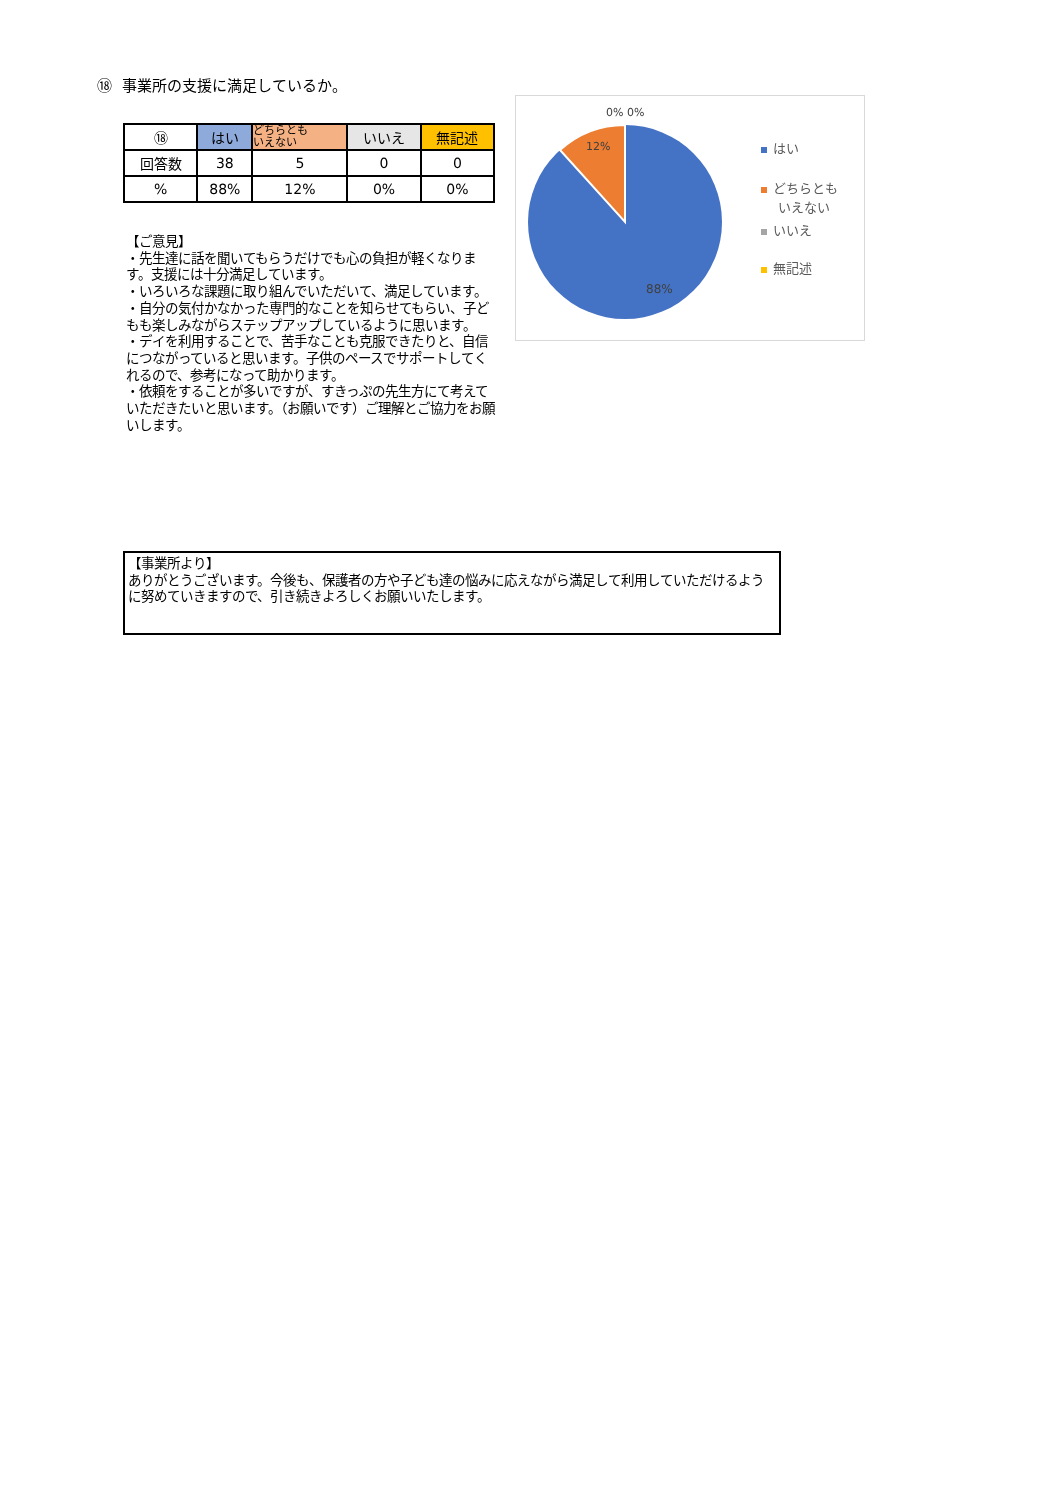⑱ 事業所の支援に満足しているか。
| ⑱ | はい | どちらとも いえない | いいえ | 無記述 |
| --- | --- | --- | --- | --- |
| 回答数 | 38 | 5 | 0 | 0 |
| % | 88% | 12% | 0% | 0% |
【ご意見】
・先生達に話を聞いてもらうだけでも心の負担が軽くなります。支援には十分満足しています。
・いろいろな課題に取り組んでいただいて、満足しています。
・自分の気付かなかった専門的なことを知らせてもらい、子どもも楽しみながらステップアップしているように思います。
・デイを利用することで、苦手なことも克服できたりと、自信につながっていると思います。子供のペースでサポートしてくれるので、参考になって助かります。
・依頼をすることが多いですが、すきっぷの先生方にて考えていただきたいと思います。（お願いです）ご理解とご協力をお願いします。
0% 0%
12%
88%
はい
どちらとも
いえない
いいえ
無記述
【事業所より】
ありがとうございます。今後も、保護者の方や子ども達の悩みに応えながら満足して利用していただけるように努めていきますので、引き続きよろしくお願いいたします。